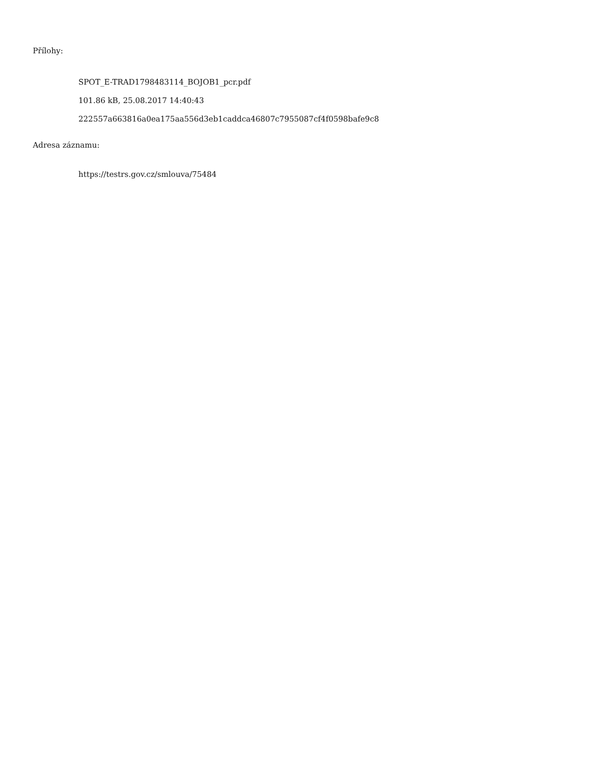Přílohy:
SPOT_E-TRAD1798483114_BOJOB1_pcr.pdf
101.86 kB, 25.08.2017 14:40:43
222557a663816a0ea175aa556d3eb1caddca46807c7955087cf4f0598bafe9c8
Adresa záznamu:
https://testrs.gov.cz/smlouva/75484